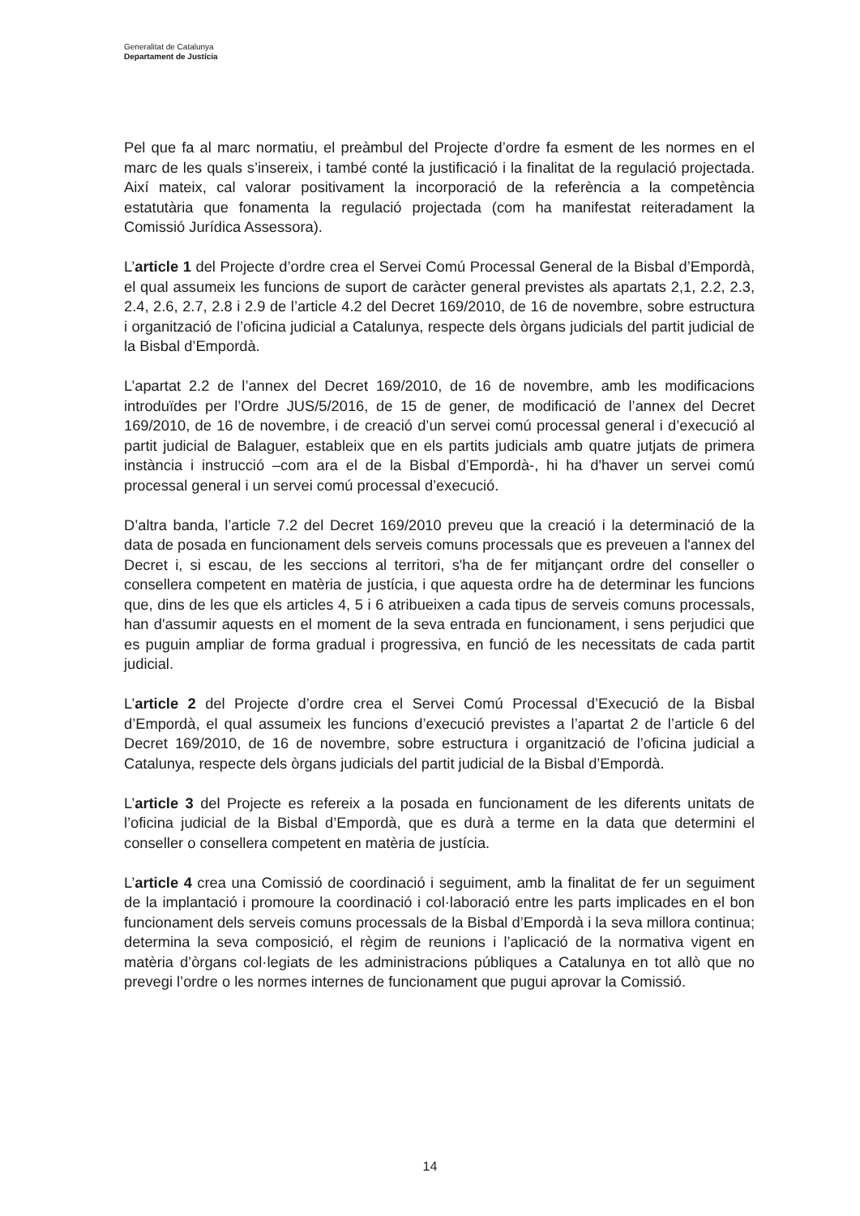Generalitat de Catalunya
Departament de Justícia
Pel que fa al marc normatiu, el preàmbul del Projecte d’ordre fa esment de les normes en el marc de les quals s’insereix, i també conté la justificació i la finalitat de la regulació projectada. Així mateix, cal valorar positivament la incorporació de la referència a la competència estatutària que fonamenta la regulació projectada (com ha manifestat reiteradament la Comissió Jurídica Assessora).
L’article 1 del Projecte d’ordre crea el Servei Comú Processal General de la Bisbal d’Empordà, el qual assumeix les funcions de suport de caràcter general previstes als apartats 2,1, 2.2, 2.3, 2.4, 2.6, 2.7, 2.8 i 2.9 de l’article 4.2 del Decret 169/2010, de 16 de novembre, sobre estructura i organització de l’oficina judicial a Catalunya, respecte dels òrgans judicials del partit judicial de la Bisbal d’Empordà.
L’apartat 2.2 de l’annex del Decret 169/2010, de 16 de novembre, amb les modificacions introduïdes per l’Ordre JUS/5/2016, de 15 de gener, de modificació de l’annex del Decret 169/2010, de 16 de novembre, i de creació d’un servei comú processal general i d’execució al partit judicial de Balaguer, estableix que en els partits judicials amb quatre jutjats de primera instància i instrucció –com ara el de la Bisbal d’Empordà-, hi ha d'haver un servei comú processal general i un servei comú processal d’execució.
D’altra banda, l’article 7.2 del Decret 169/2010 preveu que la creació i la determinació de la data de posada en funcionament dels serveis comuns processals que es preveuen a l'annex del Decret i, si escau, de les seccions al territori, s'ha de fer mitjançant ordre del conseller o consellera competent en matèria de justícia, i que aquesta ordre ha de determinar les funcions que, dins de les que els articles 4, 5 i 6 atribueixen a cada tipus de serveis comuns processals, han d'assumir aquests en el moment de la seva entrada en funcionament, i sens perjudici que es puguin ampliar de forma gradual i progressiva, en funció de les necessitats de cada partit judicial.
L’article 2 del Projecte d’ordre crea el Servei Comú Processal d’Execució de la Bisbal d’Empordà, el qual assumeix les funcions d’execució previstes a l’apartat 2 de l’article 6 del Decret 169/2010, de 16 de novembre, sobre estructura i organització de l’oficina judicial a Catalunya, respecte dels òrgans judicials del partit judicial de la Bisbal d’Empordà.
L’article 3 del Projecte es refereix a la posada en funcionament de les diferents unitats de l’oficina judicial de la Bisbal d’Empordà, que es durà a terme en la data que determini el conseller o consellera competent en matèria de justícia.
L’article 4 crea una Comissió de coordinació i seguiment, amb la finalitat de fer un seguiment de la implantació i promoure la coordinació i col·laboració entre les parts implicades en el bon funcionament dels serveis comuns processals de la Bisbal d’Empordà i la seva millora continua; determina la seva composició, el règim de reunions i l’aplicació de la normativa vigent en matèria d’òrgans col·legiats de les administracions públiques a Catalunya en tot allò que no prevegi l’ordre o les normes internes de funcionament que pugui aprovar la Comissió.
14